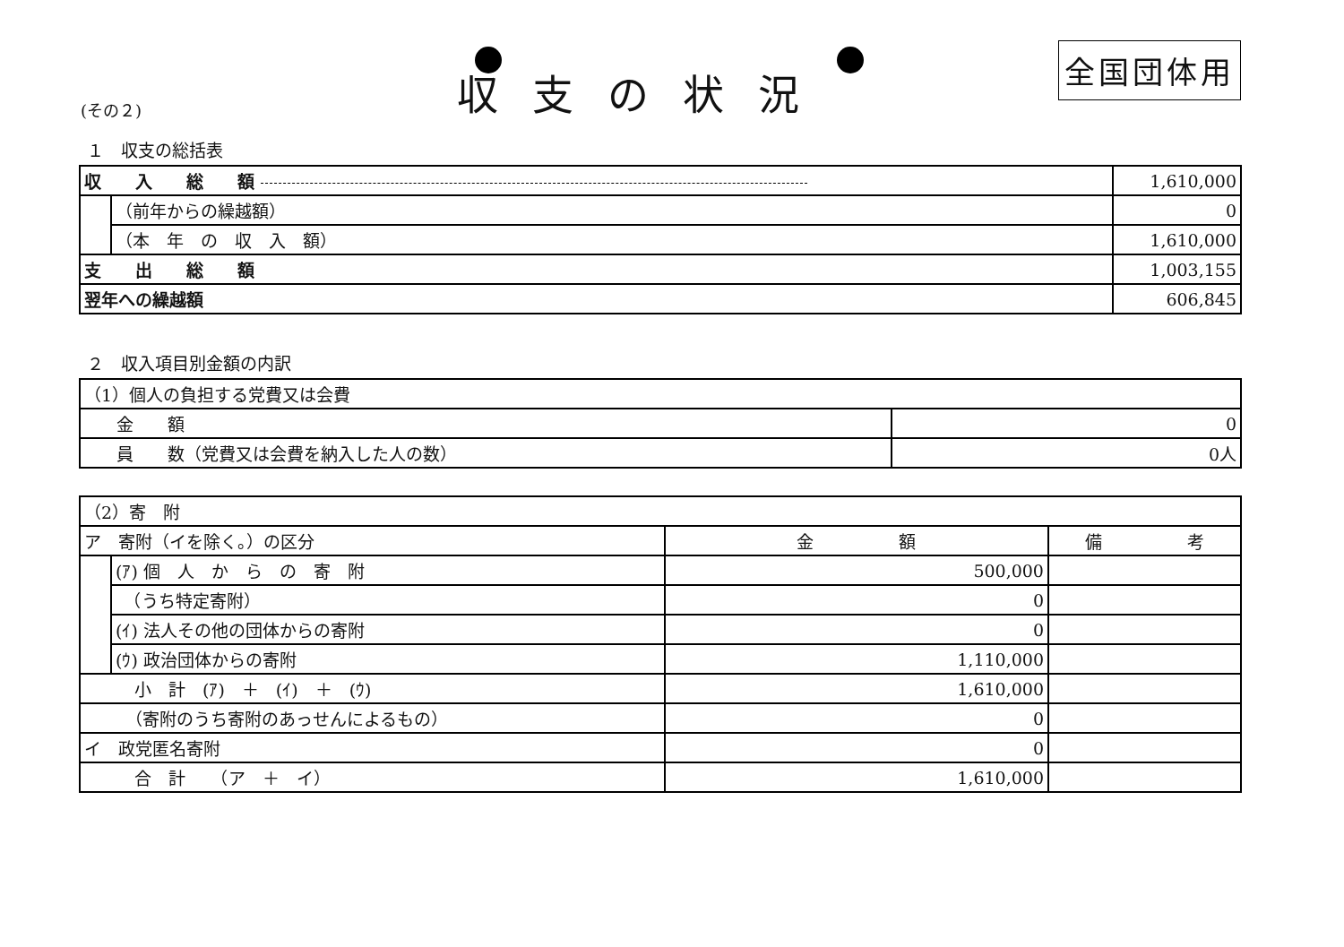(その２)
収支の状況
全国団体用
１　収支の総括表
| 収 入 総 額 | | 1,610,000 |
| | （前年からの繰越額） | 0 |
| | （本 年 の 収 入 額） | 1,610,000 |
| 支 出 総 額 | | 1,003,155 |
| 翌年への繰越額 | | 606,845 |
２　収入項目別金額の内訳
| （1）個人の負担する党費又は会費 | |
| 金 額 | 0 |
| 員 数（党費又は会費を納入した人の数） | 0人 |
| （2）寄 附 | | | |
| ア 寄附（イを除く。）の区分 | | 金 額 | 備 考 |
| | (ｱ) 個 人 か ら の 寄 附 | 500,000 | |
| | （うち特定寄附） | 0 | |
| | (ｲ) 法人その他の団体からの寄附 | 0 | |
| | (ｳ) 政治団体からの寄附 | 1,110,000 | |
| 小 計 (ｱ) ＋ (ｲ) ＋ (ｳ) | | 1,610,000 | |
| （寄附のうち寄附のあっせんによるもの） | | 0 | |
| イ 政党匿名寄附 | | 0 | |
| 合 計 （ア ＋ イ） | | 1,610,000 | |